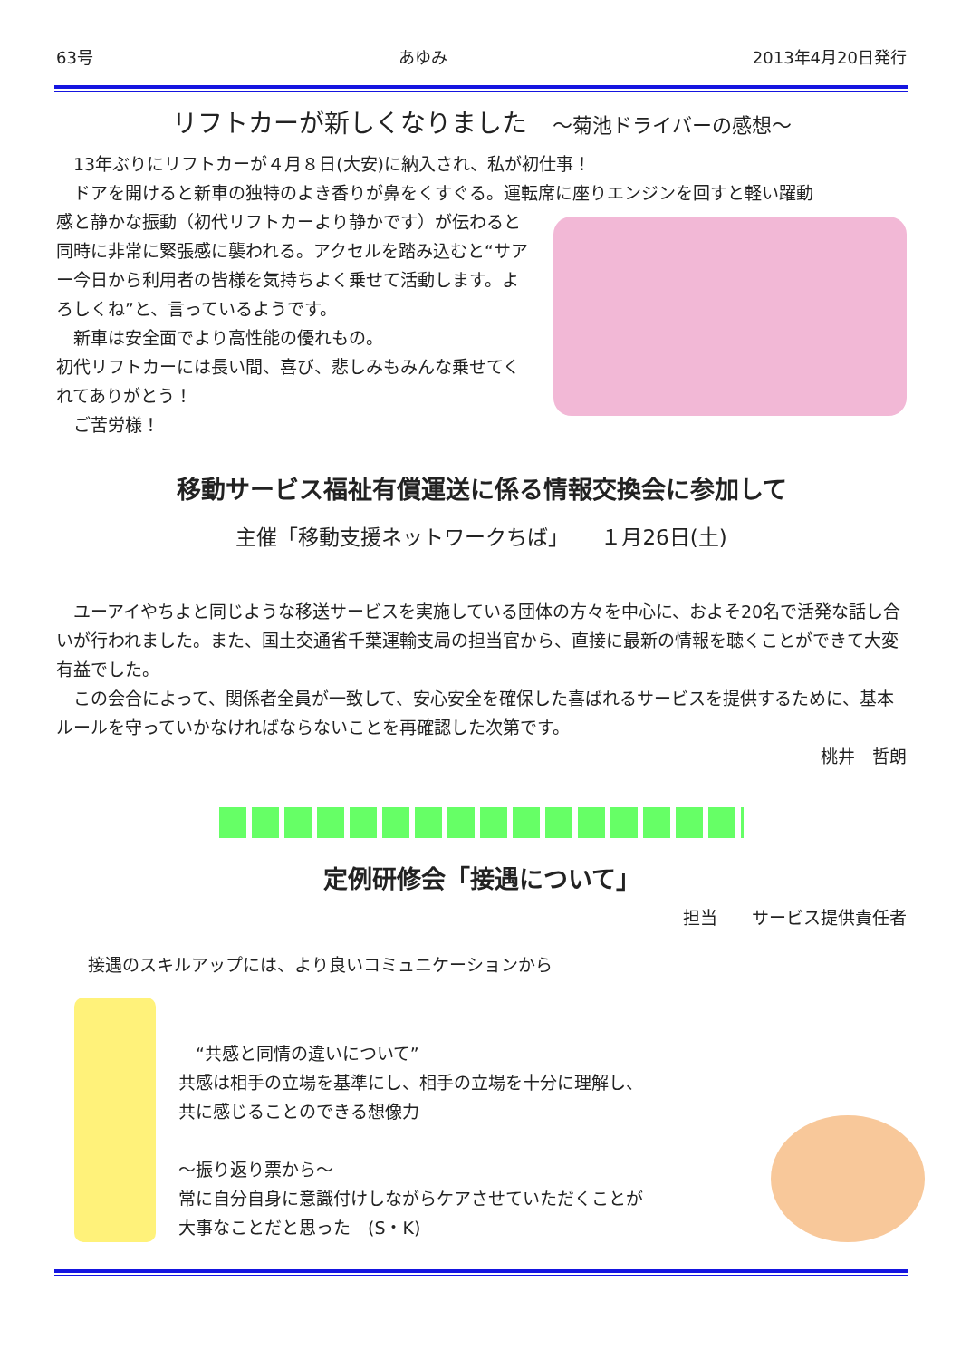63号 あゆみ 2013年4月20日発行
リフトカーが新しくなりました　～菊池ドライバーの感想～
　13年ぶりにリフトカーが４月８日(大安)に納入され、私が初仕事！
　ドアを開けると新車の独特のよき香りが鼻をくすぐる。運転席に座りエンジンを回すと軽い躍動
感と静かな振動（初代リフトカーより静かです）が伝わると同時に非常に緊張感に襲われる。アクセルを踏み込むと“サアー今日から利用者の皆様を気持ちよく乗せて活動します。よろしくね”と、言っているようです。
　新車は安全面でより高性能の優れもの。
初代リフトカーには長い間、喜び、悲しみもみんな乗せてくれてありがとう！
　ご苦労様！
移動サービス福祉有償運送に係る情報交換会に参加して
主催「移動支援ネットワークちば」　　１月26日(土)
　ユーアイやちよと同じような移送サービスを実施している団体の方々を中心に、およそ20名で活発な話し合いが行われました。また、国土交通省千葉運輸支局の担当官から、直接に最新の情報を聴くことができて大変有益でした。
　この会合によって、関係者全員が一致して、安心安全を確保した喜ばれるサービスを提供するために、基本ルールを守っていかなければならないことを再確認した次第です。
桃井　哲朗
定例研修会「接遇について」
担当　　サービス提供責任者
接遇のスキルアップには、より良いコミュニケーションから
　“共感と同情の違いについて”
共感は相手の立場を基準にし、相手の立場を十分に理解し、
共に感じることのできる想像力
～振り返り票から～
常に自分自身に意識付けしながらケアさせていただくことが
大事なことだと思った　(S・K)